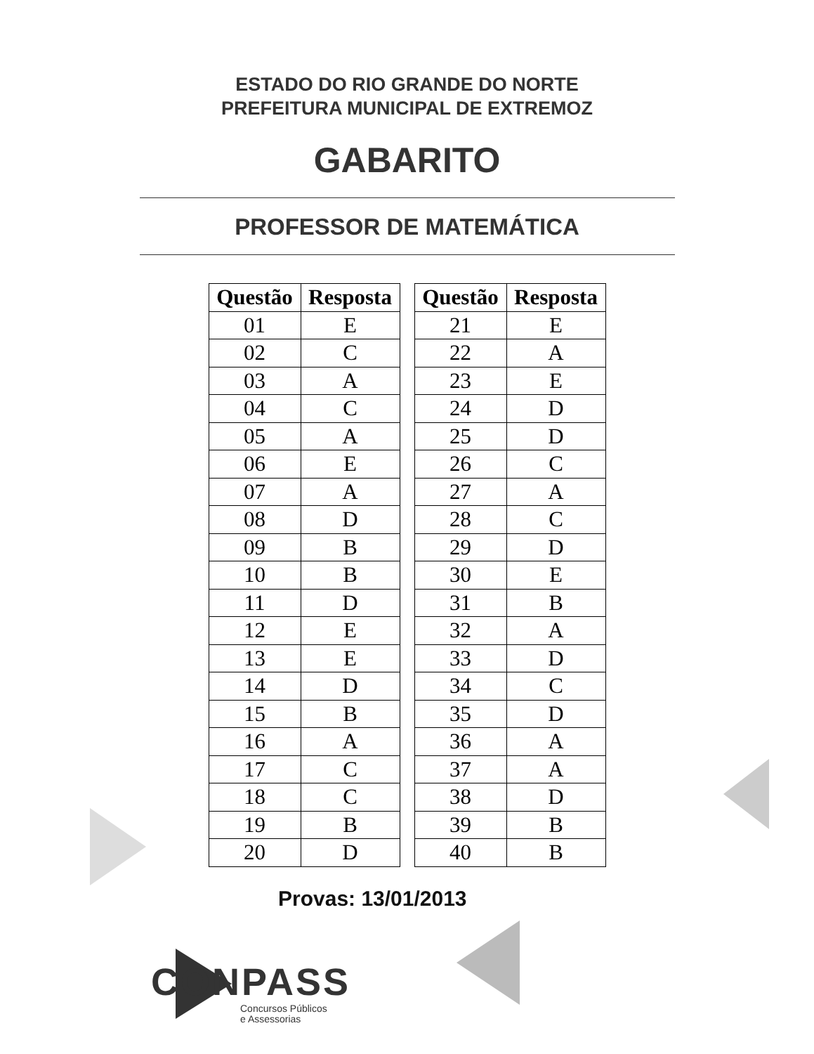ESTADO DO RIO GRANDE DO NORTE
PREFEITURA MUNICIPAL DE EXTREMOZ
GABARITO
PROFESSOR DE MATEMÁTICA
| Questão | Resposta |
| --- | --- |
| 01 | E |
| 02 | C |
| 03 | A |
| 04 | C |
| 05 | A |
| 06 | E |
| 07 | A |
| 08 | D |
| 09 | B |
| 10 | B |
| 11 | D |
| 12 | E |
| 13 | E |
| 14 | D |
| 15 | B |
| 16 | A |
| 17 | C |
| 18 | C |
| 19 | B |
| 20 | D |
| Questão | Resposta |
| --- | --- |
| 21 | E |
| 22 | A |
| 23 | E |
| 24 | D |
| 25 | D |
| 26 | C |
| 27 | A |
| 28 | C |
| 29 | D |
| 30 | E |
| 31 | B |
| 32 | A |
| 33 | D |
| 34 | C |
| 35 | D |
| 36 | A |
| 37 | A |
| 38 | D |
| 39 | B |
| 40 | B |
Provas: 13/01/2013
CONPASS
Concursos Públicos
e Assessorias